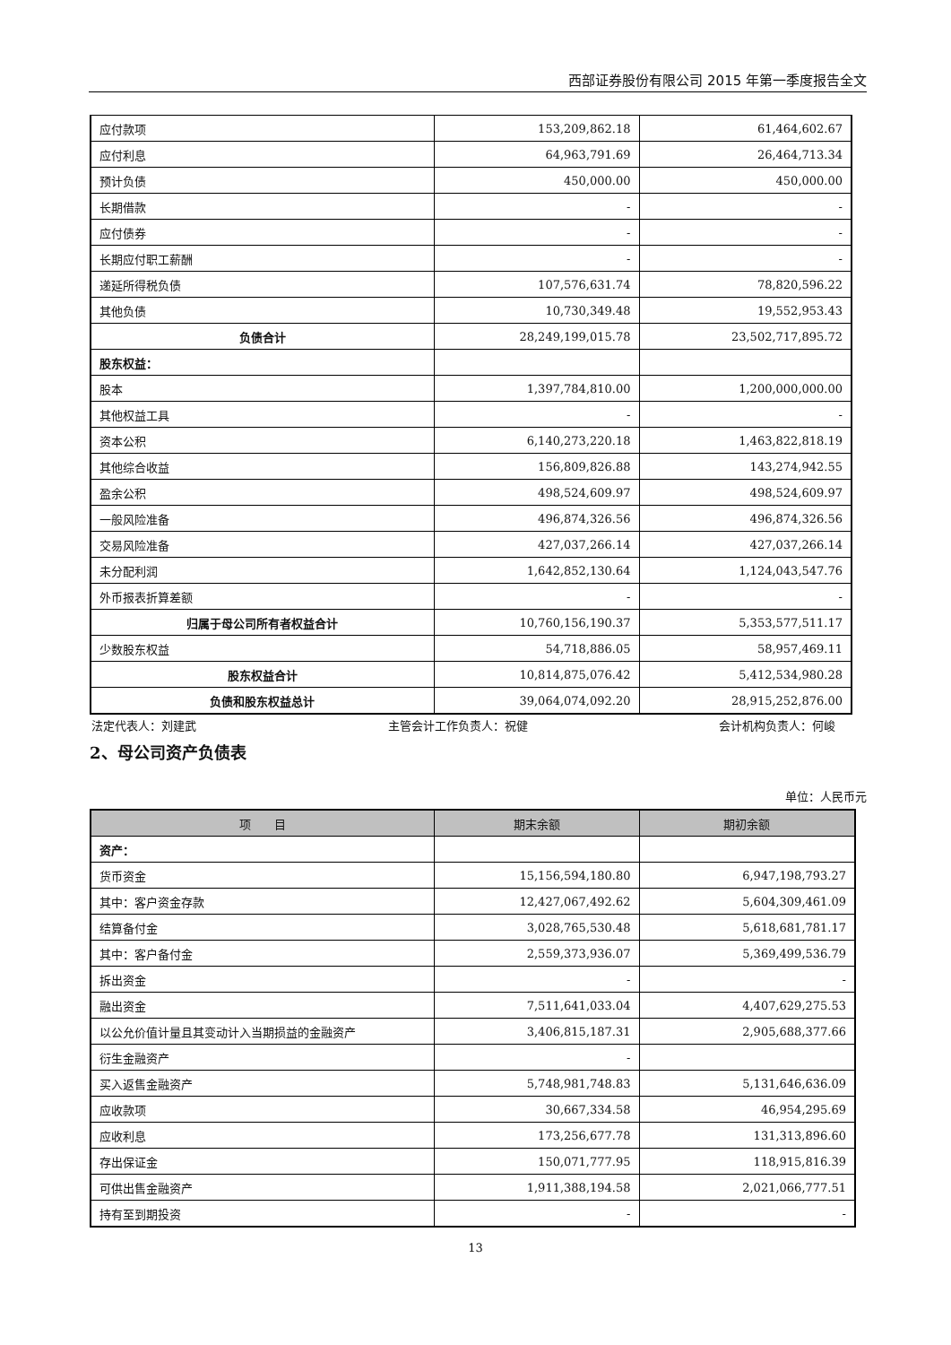西部证券股份有限公司 2015 年第一季度报告全文
| 应付款项 | 153,209,862.18 | 61,464,602.67 |
| 应付利息 | 64,963,791.69 | 26,464,713.34 |
| 预计负债 | 450,000.00 | 450,000.00 |
| 长期借款 | - | - |
| 应付债券 | - | - |
| 长期应付职工薪酬 | - | - |
| 递延所得税负债 | 107,576,631.74 | 78,820,596.22 |
| 其他负债 | 10,730,349.48 | 19,552,953.43 |
| 负债合计 | 28,249,199,015.78 | 23,502,717,895.72 |
| 股东权益： | | |
| 股本 | 1,397,784,810.00 | 1,200,000,000.00 |
| 其他权益工具 | - | - |
| 资本公积 | 6,140,273,220.18 | 1,463,822,818.19 |
| 其他综合收益 | 156,809,826.88 | 143,274,942.55 |
| 盈余公积 | 498,524,609.97 | 498,524,609.97 |
| 一般风险准备 | 496,874,326.56 | 496,874,326.56 |
| 交易风险准备 | 427,037,266.14 | 427,037,266.14 |
| 未分配利润 | 1,642,852,130.64 | 1,124,043,547.76 |
| 外币报表折算差额 | - | - |
| 归属于母公司所有者权益合计 | 10,760,156,190.37 | 5,353,577,511.17 |
| 少数股东权益 | 54,718,886.05 | 58,957,469.11 |
| 股东权益合计 | 10,814,875,076.42 | 5,412,534,980.28 |
| 负债和股东权益总计 | 39,064,074,092.20 | 28,915,252,876.00 |
法定代表人：刘建武 主管会计工作负责人：祝健 会计机构负责人：何峻
2、母公司资产负债表
单位：人民币元
| 项 目 | 期末余额 | 期初余额 |
| --- | --- | --- |
| 资产： | | |
| 货币资金 | 15,156,594,180.80 | 6,947,198,793.27 |
| 其中：客户资金存款 | 12,427,067,492.62 | 5,604,309,461.09 |
| 结算备付金 | 3,028,765,530.48 | 5,618,681,781.17 |
| 其中：客户备付金 | 2,559,373,936.07 | 5,369,499,536.79 |
| 拆出资金 | - | - |
| 融出资金 | 7,511,641,033.04 | 4,407,629,275.53 |
| 以公允价值计量且其变动计入当期损益的金融资产 | 3,406,815,187.31 | 2,905,688,377.66 |
| 衍生金融资产 | - | |
| 买入返售金融资产 | 5,748,981,748.83 | 5,131,646,636.09 |
| 应收款项 | 30,667,334.58 | 46,954,295.69 |
| 应收利息 | 173,256,677.78 | 131,313,896.60 |
| 存出保证金 | 150,071,777.95 | 118,915,816.39 |
| 可供出售金融资产 | 1,911,388,194.58 | 2,021,066,777.51 |
| 持有至到期投资 | - | - |
13